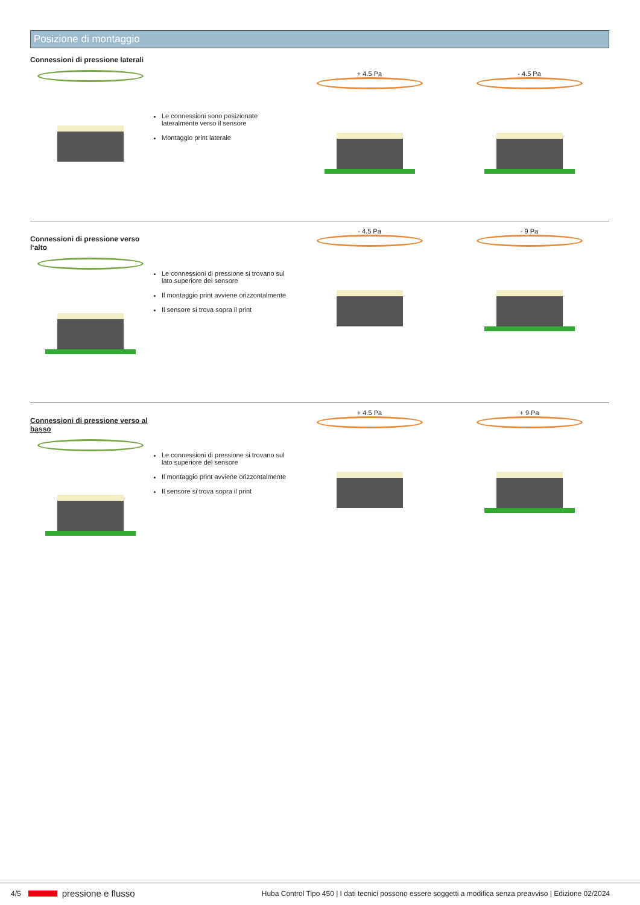Posizione di montaggio
Connessioni di pressione laterali
Le connessioni sono posizionate lateralmente verso il sensore
Montaggio print laterale
+ 4.5 Pa - 4.5 Pa
Connessioni di pressione verso l‘alto
Le connessioni di pressione si trovano sul lato superiore del sensore
Il montaggio print avviene orizzontalmente
Il sensore si trova sopra il print
- 4.5 Pa - 9 Pa
Connessioni di pressione verso al basso
Le connessioni di pressione si trovano sul lato superiore del sensore
Il montaggio print avviene orizzontalmente
Il sensore si trova sopra il print
+ 4.5 Pa + 9 Pa
4/5 pressione e flusso Huba Control Tipo 450 | I dati tecnici possono essere soggetti a modifica senza preavviso | Edizione 02/2024